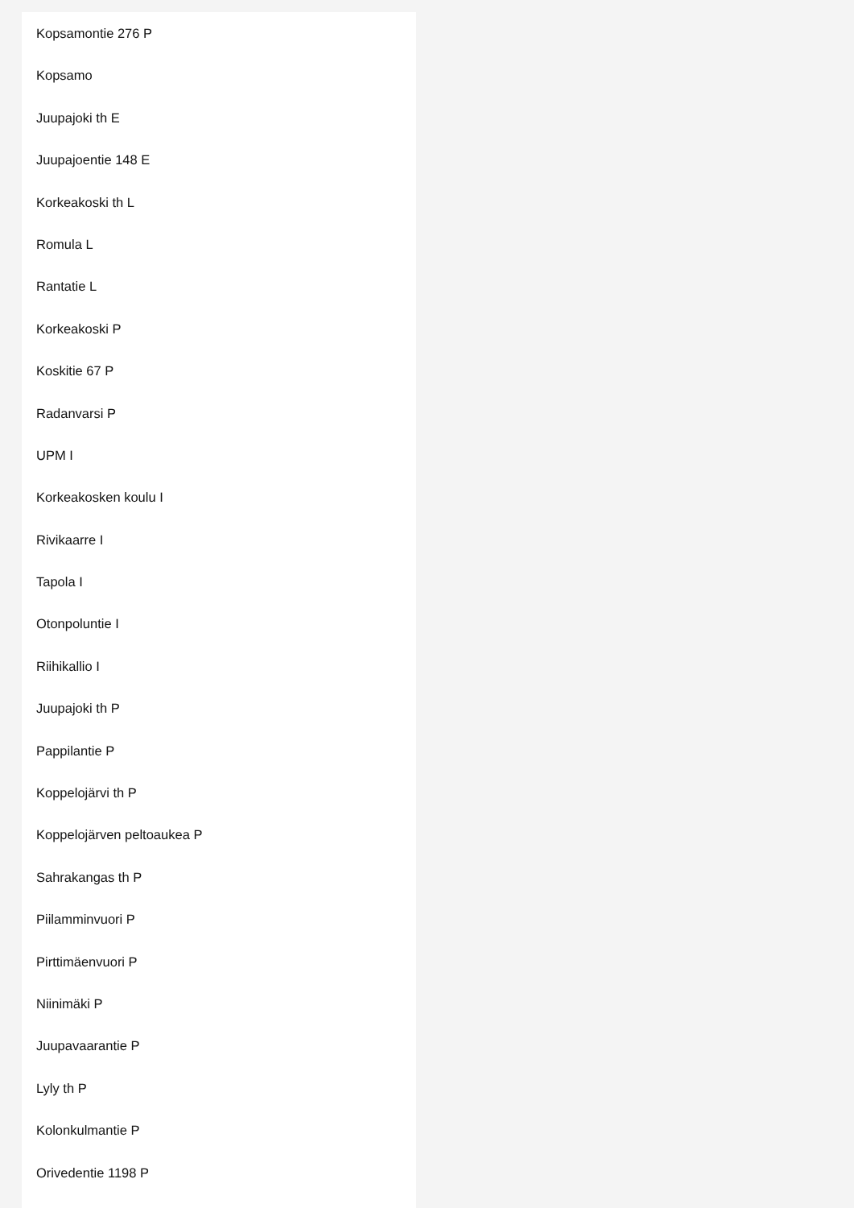Kopsamontie 276 P
Kopsamo
Juupajoki th E
Juupajoentie 148 E
Korkeakoski th L
Romula L
Rantatie L
Korkeakoski P
Koskitie 67 P
Radanvarsi P
UPM I
Korkeakosken koulu I
Rivikaarre I
Tapola I
Otonpoluntie I
Riihikallio I
Juupajoki th P
Pappilantie P
Koppelojärvi th P
Koppelojärven peltoaukea P
Sahrakangas th P
Piilamminvuori P
Pirttimäenvuori P
Niinimäki P
Juupavaarantie P
Lyly th P
Kolonkulmantie P
Orivedentie 1198 P